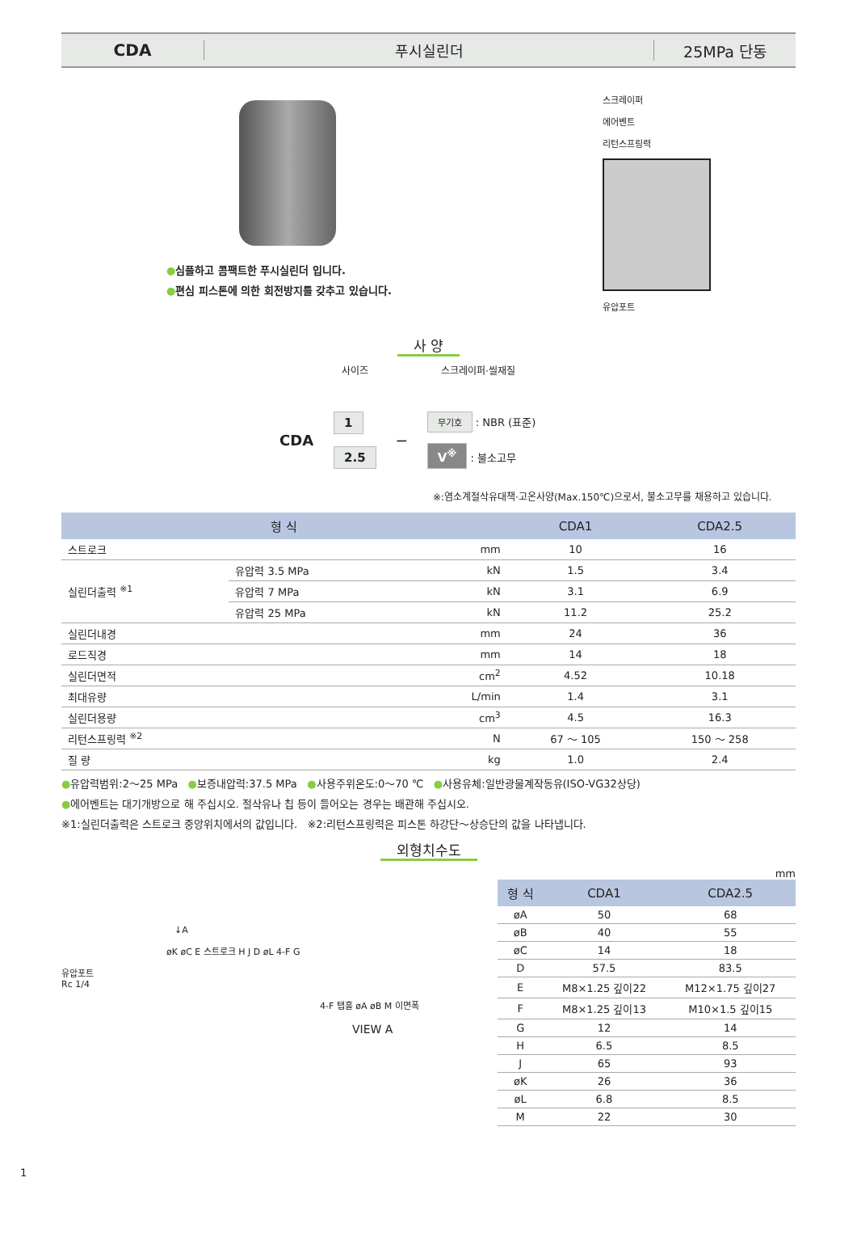CDA 푸시실린더 25MPa 단동
●심플하고 콤팩트한 푸시실린더 입니다.
●편심 피스톤에 의한 회전방지를 갖추고 있습니다.
스크레이퍼
에어벤트
리턴스프링력
유압포트
사 양
사이즈 스크레이퍼·씰재질
CDA
1
2.5
—
무기호 : NBR (표준)
V<sup>※</sup> : 불소고무
※:염소계절삭유대책·고온사양(Max.150℃)으로서, 불소고무를 채용하고 있습니다.
| 형 식 | | | CDA1 | CDA2.5 |
| --- | --- | --- | --- | --- |
| 스트로크 | | mm | 10 | 16 |
| 실린더출력 <sup>※1</sup> | 유압력 3.5 MPa | kN | 1.5 | 3.4 |
| | 유압력 7 MPa | kN | 3.1 | 6.9 |
| | 유압력 25 MPa | kN | 11.2 | 25.2 |
| 실린더내경 | | mm | 24 | 36 |
| 로드직경 | | mm | 14 | 18 |
| 실린더면적 | | cm<sup>2</sup> | 4.52 | 10.18 |
| 최대유량 | | L/min | 1.4 | 3.1 |
| 실린더용량 | | cm<sup>3</sup> | 4.5 | 16.3 |
| 리턴스프링력 <sup>※2</sup> | | N | 67 ～ 105 | 150 ～ 258 |
| 질 량 | | kg | 1.0 | 2.4 |
●유압력범위:2～25 MPa ●보증내압력:37.5 MPa ●사용주위온도:0～70 ℃ ●사용유체:일반광물계작동유(ISO-VG32상당)
●에어벤트는 대기개방으로 해 주십시오. 절삭유나 칩 등이 들어오는 경우는 배관해 주십시오.
※1:실린더출력은 스트로크 중앙위치에서의 값입니다. ※2:리턴스프링력은 피스톤 하강단～상승단의 값을 나타냅니다.
외형치수도
↓A
øK øC E 스트로크 H J D øL 4-F G
유압포트
Rc 1/4
4-F 탭홀 øA øB M 이면폭
VIEW A
mm
| 형 식 | CDA1 | CDA2.5 |
| --- | --- | --- |
| øA | 50 | 68 |
| øB | 40 | 55 |
| øC | 14 | 18 |
| D | 57.5 | 83.5 |
| E | M8×1.25 깊이22 | M12×1.75 깊이27 |
| F | M8×1.25 깊이13 | M10×1.5 깊이15 |
| G | 12 | 14 |
| H | 6.5 | 8.5 |
| J | 65 | 93 |
| øK | 26 | 36 |
| øL | 6.8 | 8.5 |
| M | 22 | 30 |
1